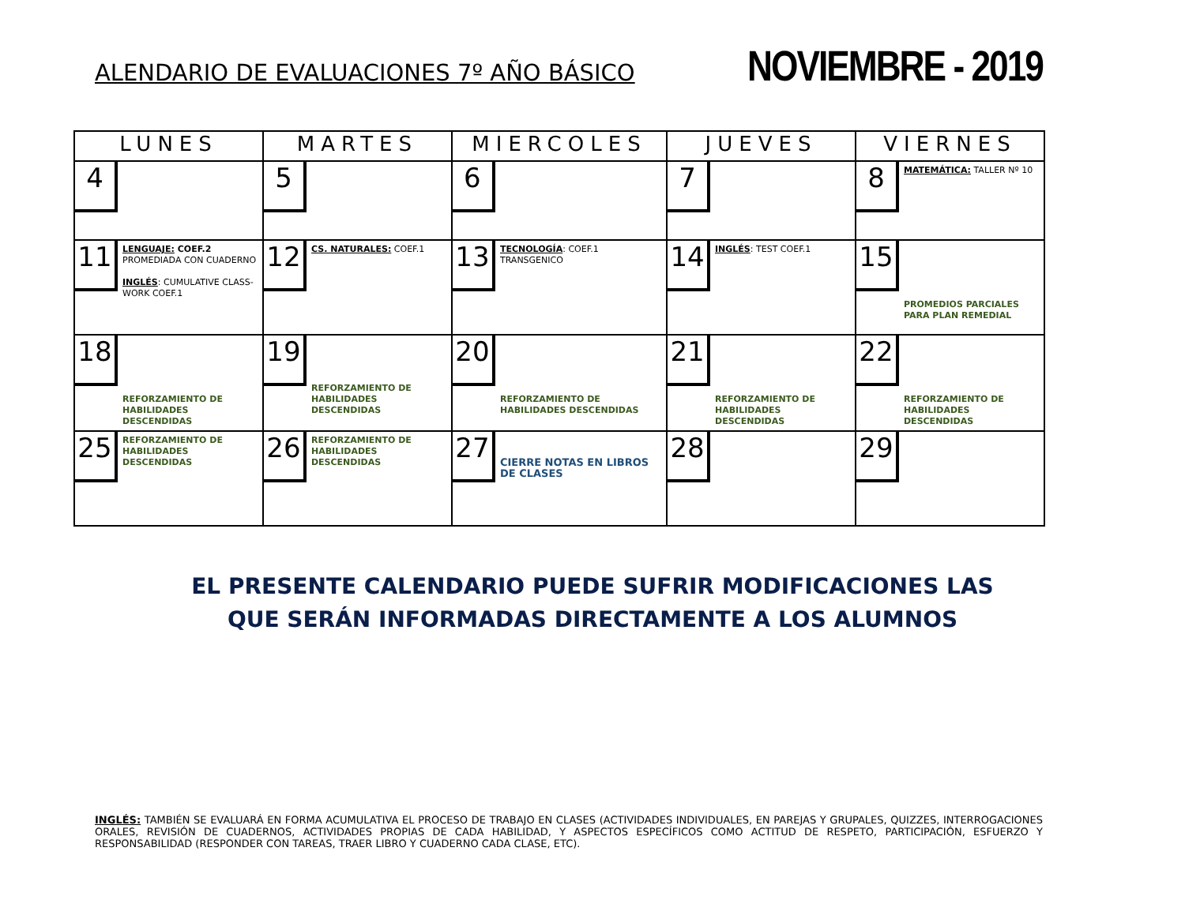ALENDARIO DE EVALUACIONES 7º AÑO BÁSICO
NOVIEMBRE - 2019
| LUNES | MARTES | MIERCOLES | JUEVES | VIERNES |
| --- | --- | --- | --- | --- |
| 4 | 5 | 6 | 7 | 8 MATEMÁTICA: TALLER Nº 10 |
| 11 LENGUAJE: COEF.2 PROMEDIADA CON CUADERNO INGLÉS : CUMULATIVE CLASS-WORK COEF.1 | 12 CS. NATURALES: COEF.1 | 13 TECNOLOGÍA : COEF.1 TRANSGENICO | 14 INGLÉS : TEST COEF.1 | 15 PROMEDIOS PARCIALES PARA PLAN REMEDIAL |
| 18 REFORZAMIENTO DE HABILIDADES DESCENDIDAS | 19 REFORZAMIENTO DE HABILIDADES DESCENDIDAS | 20 REFORZAMIENTO DE HABILIDADES DESCENDIDAS | 21 REFORZAMIENTO DE HABILIDADES DESCENDIDAS | 22 REFORZAMIENTO DE HABILIDADES DESCENDIDAS |
| 25 REFORZAMIENTO DE HABILIDADES DESCENDIDAS | 26 REFORZAMIENTO DE HABILIDADES DESCENDIDAS | 27 CIERRE NOTAS EN LIBROS DE CLASES | 28 | 29 |
EL PRESENTE CALENDARIO PUEDE SUFRIR MODIFICACIONES LAS
QUE SERÁN INFORMADAS DIRECTAMENTE A LOS ALUMNOS
INGLÉS: TAMBIÉN SE EVALUARÁ EN FORMA ACUMULATIVA EL PROCESO DE TRABAJO EN CLASES (ACTIVIDADES INDIVIDUALES, EN PAREJAS Y GRUPALES, QUIZZES, INTERROGACIONES ORALES, REVISIÓN DE CUADERNOS, ACTIVIDADES PROPIAS DE CADA HABILIDAD, Y ASPECTOS ESPECÍFICOS COMO ACTITUD DE RESPETO, PARTICIPACIÓN, ESFUERZO Y RESPONSABILIDAD (RESPONDER CON TAREAS, TRAER LIBRO Y CUADERNO CADA CLASE, ETC).